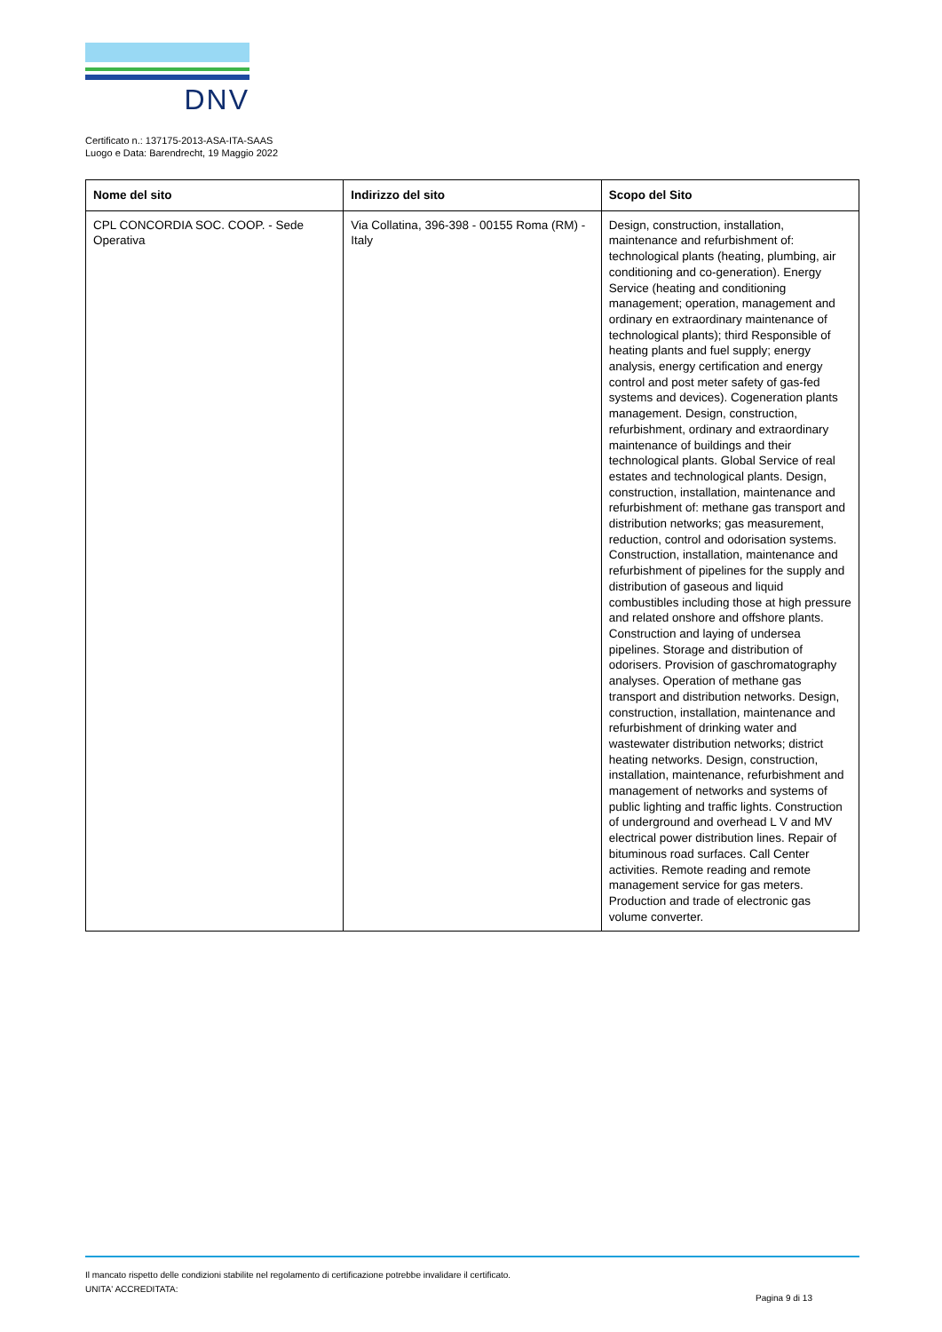DNV
Certificato n.: 137175-2013-ASA-ITA-SAAS
Luogo e Data: Barendrecht, 19 Maggio 2022
| Nome del sito | Indirizzo del sito | Scopo del Sito |
| --- | --- | --- |
| CPL CONCORDIA SOC. COOP. - Sede Operativa | Via Collatina, 396-398 - 00155 Roma (RM) - Italy | Design, construction, installation, maintenance and refurbishment of: technological plants (heating, plumbing, air conditioning and co-generation). Energy Service (heating and conditioning management; operation, management and ordinary en extraordinary maintenance of technological plants); third Responsible of heating plants and fuel supply; energy analysis, energy certification and energy control and post meter safety of gas-fed systems and devices). Cogeneration plants management. Design, construction, refurbishment, ordinary and extraordinary maintenance of buildings and their technological plants. Global Service of real estates and technological plants. Design, construction, installation, maintenance and refurbishment of: methane gas transport and distribution networks; gas measurement, reduction, control and odorisation systems. Construction, installation, maintenance and refurbishment of pipelines for the supply and distribution of gaseous and liquid combustibles including those at high pressure and related onshore and offshore plants. Construction and laying of undersea pipelines. Storage and distribution of odorisers. Provision of gaschromatography analyses. Operation of methane gas transport and distribution networks. Design, construction, installation, maintenance and refurbishment of drinking water and wastewater distribution networks; district heating networks. Design, construction, installation, maintenance, refurbishment and management of networks and systems of public lighting and traffic lights. Construction of underground and overhead L V and MV electrical power distribution lines. Repair of bituminous road surfaces. Call Center activities. Remote reading and remote management service for gas meters. Production and trade of electronic gas volume converter. |
Il mancato rispetto delle condizioni stabilite nel regolamento di certificazione potrebbe invalidare il certificato.
UNITA' ACCREDITATA:
Pagina 9 di 13